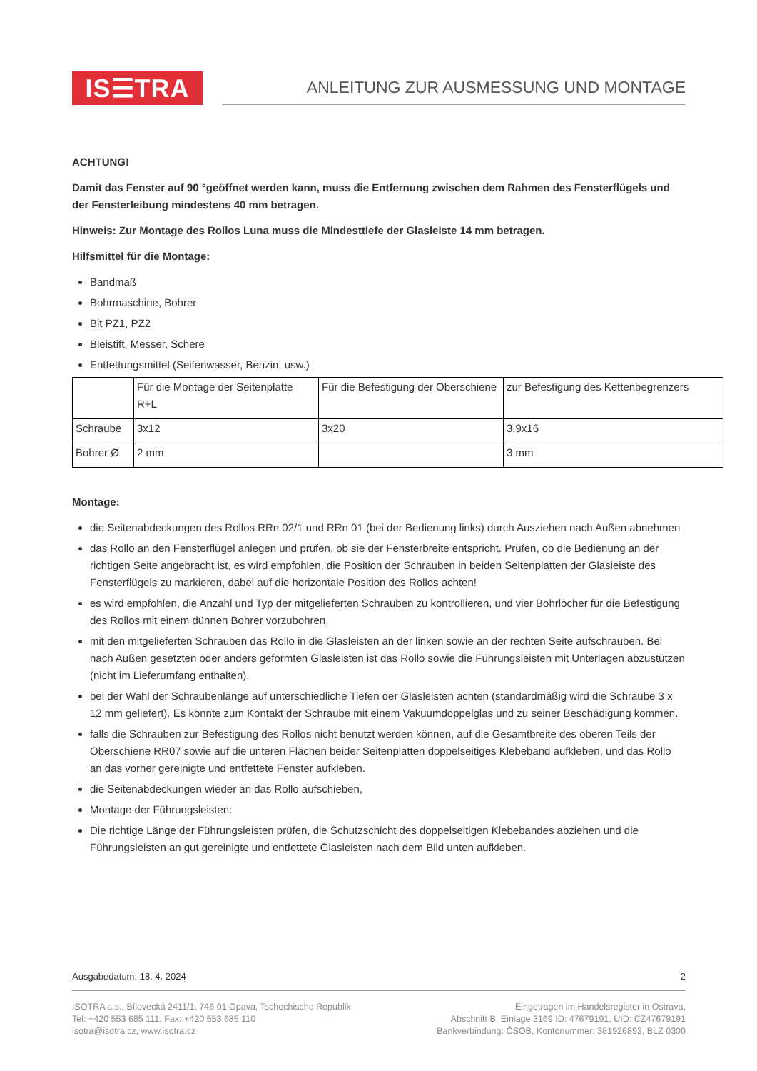IS☰TRA
ANLEITUNG ZUR AUSMESSUNG UND MONTAGE
ACHTUNG!
Damit das Fenster auf 90 °geöffnet werden kann, muss die Entfernung zwischen dem Rahmen des Fensterflügels und der Fensterleibung mindestens 40 mm betragen.
Hinweis: Zur Montage des Rollos Luna muss die Mindesttiefe der Glasleiste 14 mm betragen.
Hilfsmittel für die Montage:
Bandmaß
Bohrmaschine, Bohrer
Bit PZ1, PZ2
Bleistift, Messer, Schere
Entfettungsmittel (Seifenwasser, Benzin, usw.)
| | Für die Montage der Seitenplatte R+L | Für die Befestigung der Oberschiene | zur Befestigung des Kettenbegrenzers |
| Schraube | 3x12 | 3x20 | 3,9x16 |
| Bohrer Ø | 2 mm | | 3 mm |
Montage:
die Seitenabdeckungen des Rollos RRn 02/1 und RRn 01 (bei der Bedienung links) durch Ausziehen nach Außen abnehmen
das Rollo an den Fensterflügel anlegen und prüfen, ob sie der Fensterbreite entspricht. Prüfen, ob die Bedienung an der richtigen Seite angebracht ist, es wird empfohlen, die Position der Schrauben in beiden Seitenplatten der Glasleiste des Fensterflügels zu markieren, dabei auf die horizontale Position des Rollos achten!
es wird empfohlen, die Anzahl und Typ der mitgelieferten Schrauben zu kontrollieren, und vier Bohrlöcher für die Befestigung des Rollos mit einem dünnen Bohrer vorzubohren,
mit den mitgelieferten Schrauben das Rollo in die Glasleisten an der linken sowie an der rechten Seite aufschrauben. Bei nach Außen gesetzten oder anders geformten Glasleisten ist das Rollo sowie die Führungsleisten mit Unterlagen abzustützen (nicht im Lieferumfang enthalten),
bei der Wahl der Schraubenlänge auf unterschiedliche Tiefen der Glasleisten achten (standardmäßig wird die Schraube 3 x 12 mm geliefert). Es könnte zum Kontakt der Schraube mit einem Vakuumdoppelglas und zu seiner Beschädigung kommen.
falls die Schrauben zur Befestigung des Rollos nicht benutzt werden können, auf die Gesamtbreite des oberen Teils der Oberschiene RR07 sowie auf die unteren Flächen beider Seitenplatten doppelseitiges Klebeband aufkleben, und das Rollo an das vorher gereinigte und entfettete Fenster aufkleben.
die Seitenabdeckungen wieder an das Rollo aufschieben,
Montage der Führungsleisten:
Die richtige Länge der Führungsleisten prüfen, die Schutzschicht des doppelseitigen Klebebandes abziehen und die Führungsleisten an gut gereinigte und entfettete Glasleisten nach dem Bild unten aufkleben.
Ausgabedatum: 18. 4. 2024 2
ISOTRA a.s., Bílovecká 2411/1, 746 01 Opava, Tschechische Republik
Tel: +420 553 685 111, Fax: +420 553 685 110
isotra@isotra.cz, www.isotra.cz
Eingetragen im Handelsregister in Ostrava,
Abschnitt B, Einlage 3169 ID: 47679191, UID: CZ47679191
Bankverbindung: ČSOB, Kontonummer: 381926893, BLZ 0300